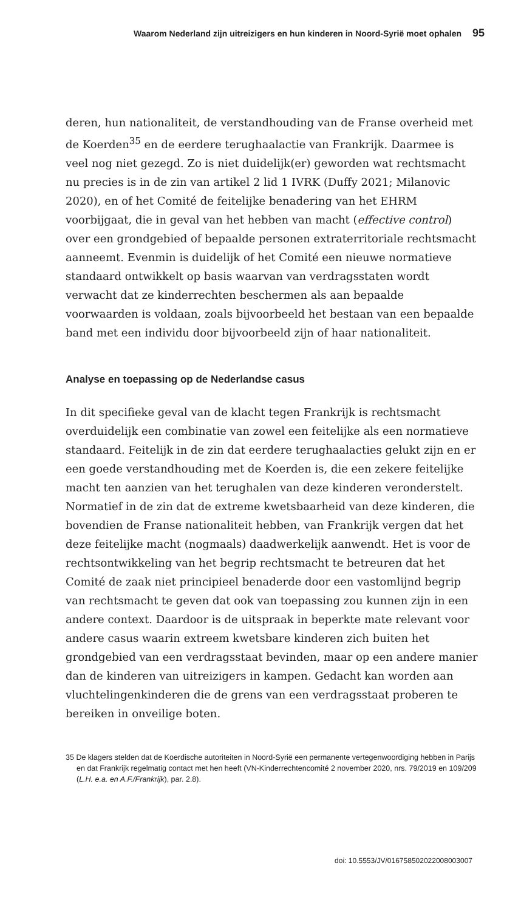Waarom Nederland zijn uitreizigers en hun kinderen in Noord-Syrië moet ophalen 95
deren, hun nationaliteit, de verstandhouding van de Franse overheid met de Koerden<sup>35</sup> en de eerdere terughaalactie van Frankrijk. Daarmee is veel nog niet gezegd. Zo is niet duidelijk(er) geworden wat rechts­macht nu precies is in de zin van artikel 2 lid 1 IVRK (Duffy 2021; Mila­novic 2020), en of het Comité de feitelijke benadering van het EHRM voorbijgaat, die in geval van het hebben van macht (effective control) over een grondgebied of bepaalde personen extraterritoriale rechts­macht aanneemt. Evenmin is duidelijk of het Comité een nieuwe nor­matieve standaard ontwikkelt op basis waarvan van verdragsstaten wordt verwacht dat ze kinderrechten beschermen als aan bepaalde voorwaarden is voldaan, zoals bijvoorbeeld het bestaan van een bepaalde band met een individu door bijvoorbeeld zijn of haar natio­naliteit.
Analyse en toepassing op de Nederlandse casus
In dit specifieke geval van de klacht tegen Frankrijk is rechtsmacht overduidelijk een combinatie van zowel een feitelijke als een norma­tieve standaard. Feitelijk in de zin dat eerdere terughaalacties gelukt zijn en er een goede verstandhouding met de Koerden is, die een zekere feitelijke macht ten aanzien van het terughalen van deze kinde­ren veronderstelt. Normatief in de zin dat de extreme kwetsbaarheid van deze kinderen, die bovendien de Franse nationaliteit hebben, van Frankrijk vergen dat het deze feitelijke macht (nogmaals) daadwerke­lijk aanwendt. Het is voor de rechtsontwikkeling van het begrip rechts­macht te betreuren dat het Comité de zaak niet principieel benaderde door een vastomlijnd begrip van rechtsmacht te geven dat ook van toepassing zou kunnen zijn in een andere context. Daardoor is de uit­spraak in beperkte mate relevant voor andere casus waarin extreem kwetsbare kinderen zich buiten het grondgebied van een verdragsstaat bevinden, maar op een andere manier dan de kinderen van uitreizi­gers in kampen. Gedacht kan worden aan vluchtelingenkinderen die de grens van een verdragsstaat proberen te bereiken in onveilige boten.
35 De klagers stelden dat de Koerdische autoriteiten in Noord-Syrië een permanente verte­genwoordiging hebben in Parijs en dat Frankrijk regelmatig contact met hen heeft (VN-Kinderrechtencomité 2 november 2020, nrs. 79/2019 en 109/209 (L.H. e.a. en A.F./Frank­rijk), par. 2.8).
doi: 10.5553/JV/016758502022008003007